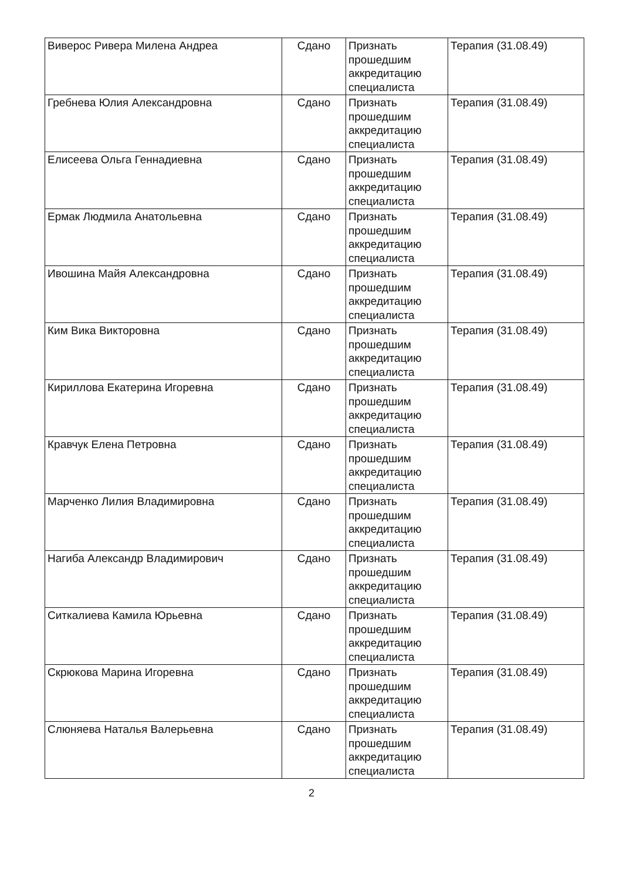| Виверос Ривера Милена Андреа | Сдано | Признать прошедшим аккредитацию специалиста | Терапия (31.08.49) |
| Гребнева Юлия Александровна | Сдано | Признать прошедшим аккредитацию специалиста | Терапия (31.08.49) |
| Елисеева Ольга Геннадиевна | Сдано | Признать прошедшим аккредитацию специалиста | Терапия (31.08.49) |
| Ермак Людмила Анатольевна | Сдано | Признать прошедшим аккредитацию специалиста | Терапия (31.08.49) |
| Ивошина Майя Александровна | Сдано | Признать прошедшим аккредитацию специалиста | Терапия (31.08.49) |
| Ким Вика Викторовна | Сдано | Признать прошедшим аккредитацию специалиста | Терапия (31.08.49) |
| Кириллова Екатерина Игоревна | Сдано | Признать прошедшим аккредитацию специалиста | Терапия (31.08.49) |
| Кравчук Елена Петровна | Сдано | Признать прошедшим аккредитацию специалиста | Терапия (31.08.49) |
| Марченко Лилия Владимировна | Сдано | Признать прошедшим аккредитацию специалиста | Терапия (31.08.49) |
| Нагиба Александр Владимирович | Сдано | Признать прошедшим аккредитацию специалиста | Терапия (31.08.49) |
| Ситкалиева Камила Юрьевна | Сдано | Признать прошедшим аккредитацию специалиста | Терапия (31.08.49) |
| Скрюкова Марина Игоревна | Сдано | Признать прошедшим аккредитацию специалиста | Терапия (31.08.49) |
| Слюняева Наталья Валерьевна | Сдано | Признать прошедшим аккредитацию специалиста | Терапия (31.08.49) |
2